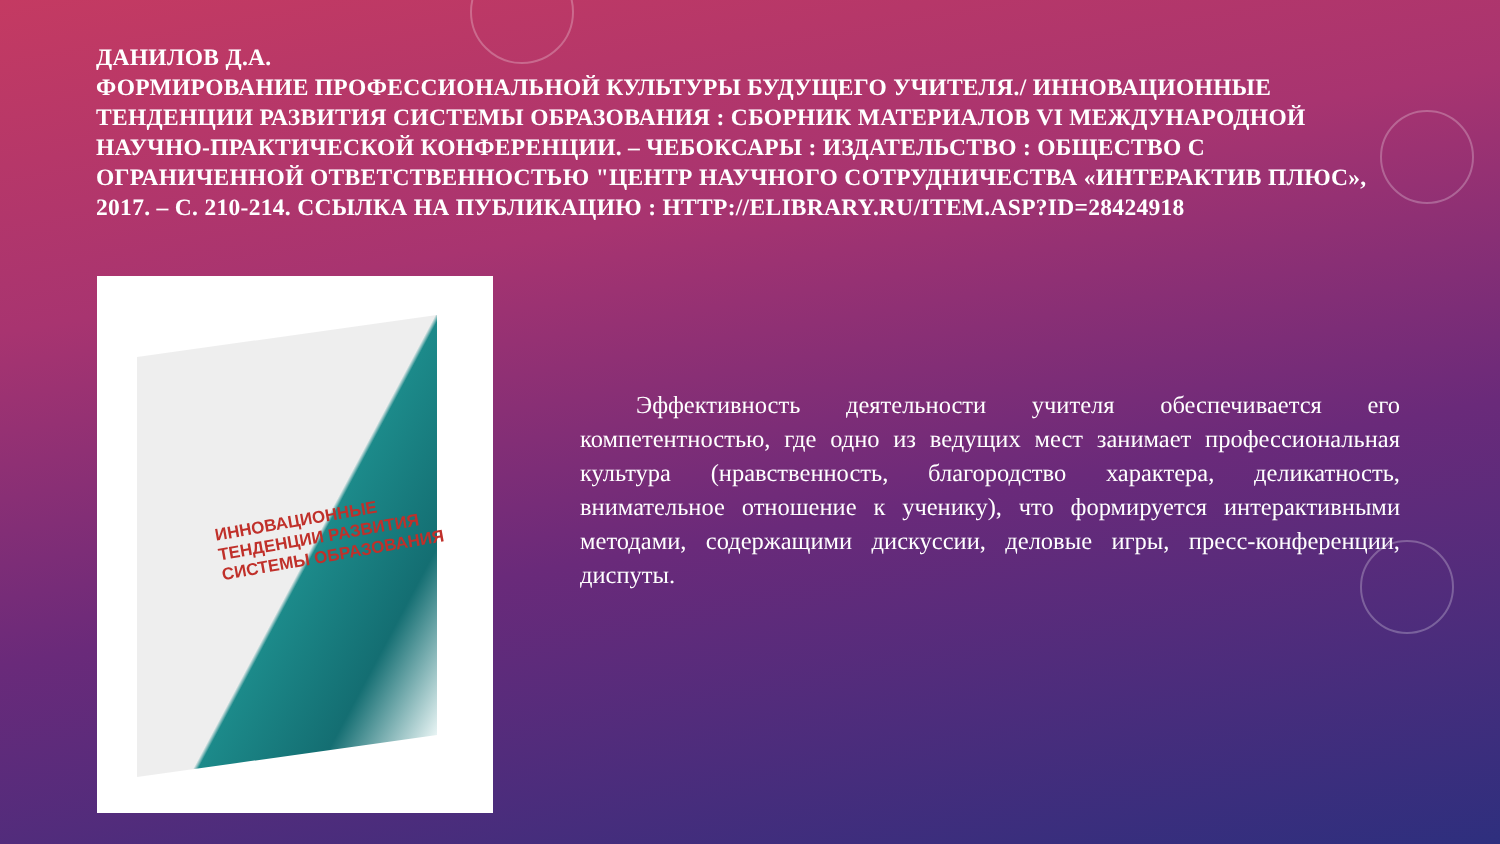ДАНИЛОВ Д.А.
ФОРМИРОВАНИЕ ПРОФЕССИОНАЛЬНОЙ КУЛЬТУРЫ БУДУЩЕГО УЧИТЕЛЯ./ ИННОВАЦИОННЫЕ ТЕНДЕНЦИИ РАЗВИТИЯ СИСТЕМЫ ОБРАЗОВАНИЯ : СБОРНИК МАТЕРИАЛОВ VI МЕЖДУНАРОДНОЙ НАУЧНО-ПРАКТИЧЕСКОЙ КОНФЕРЕНЦИИ. – ЧЕБОКСАРЫ : ИЗДАТЕЛЬСТВО : ОБЩЕСТВО С ОГРАНИЧЕННОЙ ОТВЕТСТВЕННОСТЬЮ "ЦЕНТР НАУЧНОГО СОТРУДНИЧЕСТВА «ИНТЕРАКТИВ ПЛЮС», 2017. – С. 210-214. ССЫЛКА НА ПУБЛИКАЦИЮ : HTTP://ELIBRARY.RU/ITEM.ASP?ID=28424918
ИННОВАЦИОННЫЕ
ТЕНДЕНЦИИ РАЗВИТИЯ
СИСТЕМЫ ОБРАЗОВАНИЯ
Эффективность деятельности учителя обеспечивается его компетентностью, где одно из ведущих мест занимает профессиональная культура (нравственность, благородство характера, деликатность, внимательное отношение к ученику), что формируется интерактивными методами, содержащими дискуссии, деловые игры, пресс-конференции, диспуты.